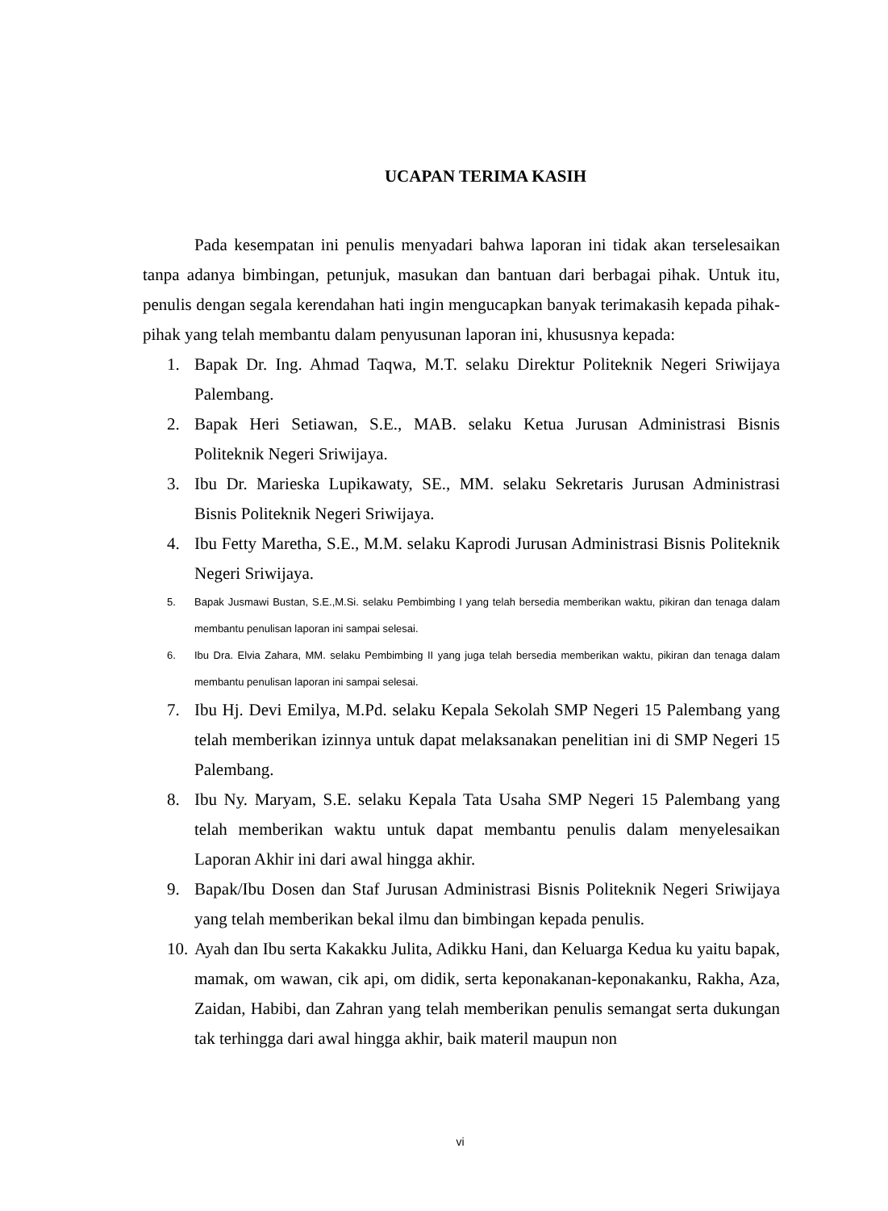UCAPAN TERIMA KASIH
Pada kesempatan ini penulis menyadari bahwa laporan ini tidak akan terselesaikan tanpa adanya bimbingan, petunjuk, masukan dan bantuan dari berbagai pihak. Untuk itu, penulis dengan segala kerendahan hati ingin mengucapkan banyak terimakasih kepada pihak-pihak yang telah membantu dalam penyusunan laporan ini, khususnya kepada:
1. Bapak Dr. Ing. Ahmad Taqwa, M.T. selaku Direktur Politeknik Negeri Sriwijaya Palembang.
2. Bapak Heri Setiawan, S.E., MAB. selaku Ketua Jurusan Administrasi Bisnis Politeknik Negeri Sriwijaya.
3. Ibu Dr. Marieska Lupikawaty, SE., MM. selaku Sekretaris Jurusan Administrasi Bisnis Politeknik Negeri Sriwijaya.
4. Ibu Fetty Maretha, S.E., M.M. selaku Kaprodi Jurusan Administrasi Bisnis Politeknik Negeri Sriwijaya.
5. Bapak Jusmawi Bustan, S.E.,M.Si. selaku Pembimbing I yang telah bersedia memberikan waktu, pikiran dan tenaga dalam membantu penulisan laporan ini sampai selesai.
6. Ibu Dra. Elvia Zahara, MM. selaku Pembimbing II yang juga telah bersedia memberikan waktu, pikiran dan tenaga dalam membantu penulisan laporan ini sampai selesai.
7. Ibu Hj. Devi Emilya, M.Pd. selaku Kepala Sekolah SMP Negeri 15 Palembang yang telah memberikan izinnya untuk dapat melaksanakan penelitian ini di SMP Negeri 15 Palembang.
8. Ibu Ny. Maryam, S.E. selaku Kepala Tata Usaha SMP Negeri 15 Palembang yang telah memberikan waktu untuk dapat membantu penulis dalam menyelesaikan Laporan Akhir ini dari awal hingga akhir.
9. Bapak/Ibu Dosen dan Staf Jurusan Administrasi Bisnis Politeknik Negeri Sriwijaya yang telah memberikan bekal ilmu dan bimbingan kepada penulis.
10. Ayah dan Ibu serta Kakakku Julita, Adikku Hani, dan Keluarga Kedua ku yaitu bapak, mamak, om wawan, cik api, om didik, serta keponakanan-keponakanku, Rakha, Aza, Zaidan, Habibi, dan Zahran yang telah memberikan penulis semangat serta dukungan tak terhingga dari awal hingga akhir, baik materil maupun non
vi